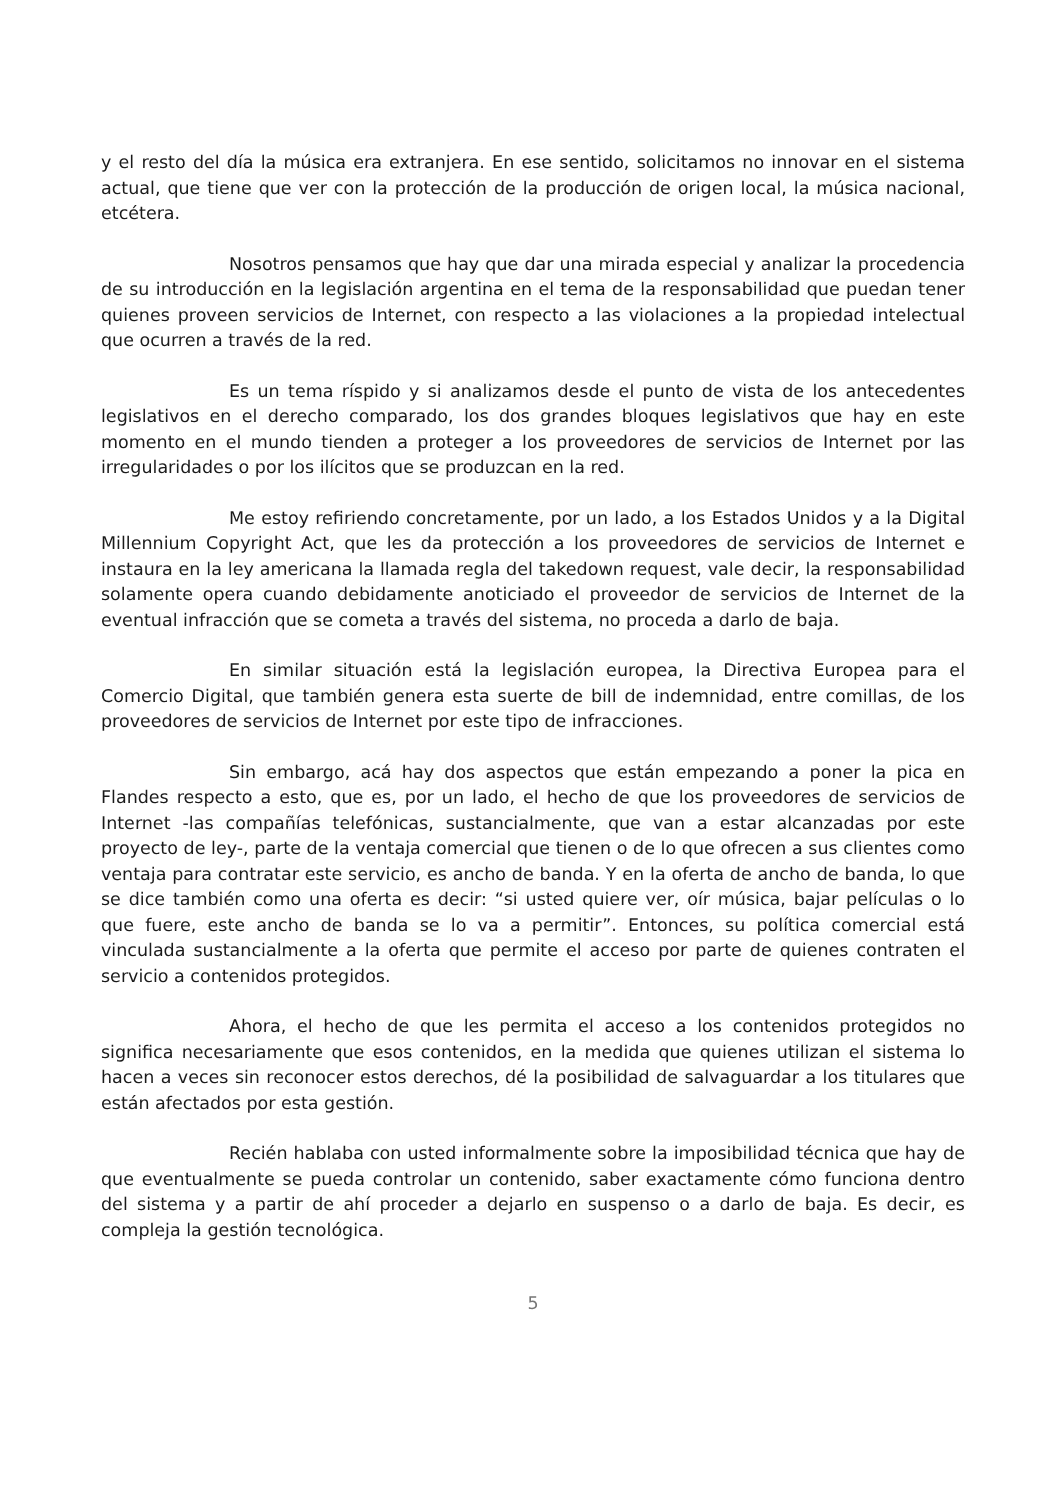y el resto del día la música era extranjera. En ese sentido, solicitamos no innovar en el sistema actual, que tiene que ver con la protección de la producción de origen local, la música nacional, etcétera.
Nosotros pensamos que hay que dar una mirada especial y analizar la procedencia de su introducción en la legislación argentina en el tema de la responsabilidad que puedan tener quienes proveen servicios de Internet, con respecto a las violaciones a la propiedad intelectual que ocurren a través de la red.
Es un tema ríspido y si analizamos desde el punto de vista de los antecedentes legislativos en el derecho comparado, los dos grandes bloques legislativos que hay en este momento en el mundo tienden a proteger a los proveedores de servicios de Internet por las irregularidades o por los ilícitos que se produzcan en la red.
Me estoy refiriendo concretamente, por un lado, a los Estados Unidos y a la Digital Millennium Copyright Act, que les da protección a los proveedores de servicios de Internet e instaura en la ley americana la llamada regla del takedown request, vale decir, la responsabilidad solamente opera cuando debidamente anoticiado el proveedor de servicios de Internet de la eventual infracción que se cometa a través del sistema, no proceda a darlo de baja.
En similar situación está la legislación europea, la Directiva Europea para el Comercio Digital, que también genera esta suerte de bill de indemnidad, entre comillas, de los proveedores de servicios de Internet por este tipo de infracciones.
Sin embargo, acá hay dos aspectos que están empezando a poner la pica en Flandes respecto a esto, que es, por un lado, el hecho de que los proveedores de servicios de Internet -las compañías telefónicas, sustancialmente, que van a estar alcanzadas por este proyecto de ley-, parte de la ventaja comercial que tienen o de lo que ofrecen a sus clientes como ventaja para contratar este servicio, es ancho de banda. Y en la oferta de ancho de banda, lo que se dice también como una oferta es decir: “si usted quiere ver, oír música, bajar películas o lo que fuere, este ancho de banda se lo va a permitir”. Entonces, su política comercial está vinculada sustancialmente a la oferta que permite el acceso por parte de quienes contraten el servicio a contenidos protegidos.
Ahora, el hecho de que les permita el acceso a los contenidos protegidos no significa necesariamente que esos contenidos, en la medida que quienes utilizan el sistema lo hacen a veces sin reconocer estos derechos, dé la posibilidad de salvaguardar a los titulares que están afectados por esta gestión.
Recién hablaba con usted informalmente sobre la imposibilidad técnica que hay de que eventualmente se pueda controlar un contenido, saber exactamente cómo funciona dentro del sistema y a partir de ahí proceder a dejarlo en suspenso o a darlo de baja. Es decir, es compleja la gestión tecnológica.
5